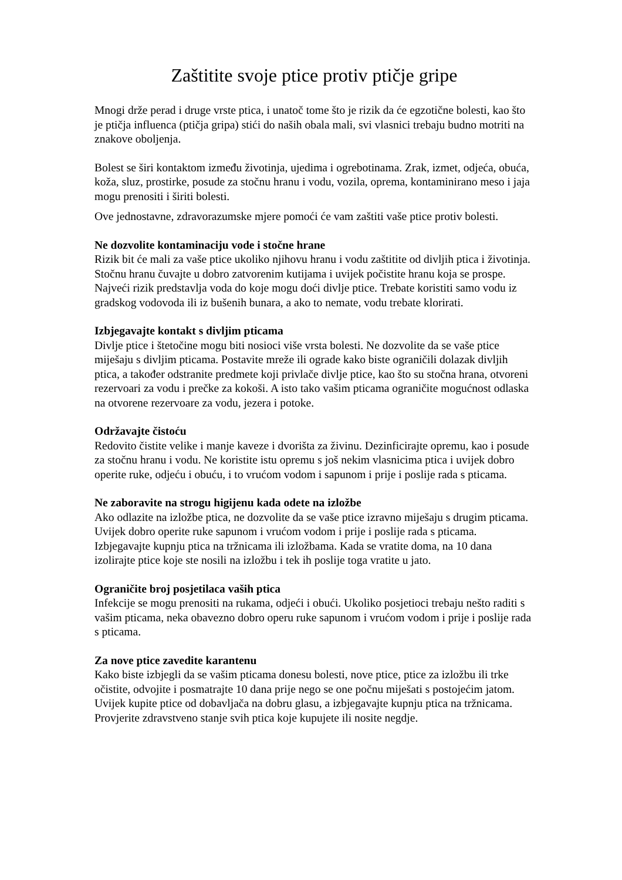Zaštitite svoje ptice protiv ptičje gripe
Mnogi drže perad i druge vrste ptica, i unatoč tome što je rizik da će egzotične bolesti, kao što je ptičja influenca (ptičja gripa) stići do naših obala mali, svi vlasnici trebaju budno motriti na znakove oboljenja.
Bolest se širi kontaktom između životinja, ujedima i ogrebotinama. Zrak, izmet, odjeća, obuća, koža, sluz, prostirke, posude za stočnu hranu i vodu, vozila, oprema, kontaminirano meso i jaja mogu prenositi i širiti bolesti.
Ove jednostavne, zdravorazumske mjere pomoći će vam zaštiti vaše ptice protiv bolesti.
Ne dozvolite kontaminaciju vode i stočne hrane
Rizik bit će mali za vaše ptice ukoliko njihovu hranu i vodu zaštitite od divljih ptica i životinja. Stočnu hranu čuvajte u dobro zatvorenim kutijama i uvijek počistite hranu koja se prospe. Najveći rizik predstavlja voda do koje mogu doći divlje ptice. Trebate koristiti samo vodu iz gradskog vodovoda ili iz bušenih bunara, a ako to nemate, vodu trebate klorirati.
Izbjegavajte kontakt s divljim pticama
Divlje ptice i štetočine mogu biti nosioci više vrsta bolesti. Ne dozvolite da se vaše ptice miješaju s divljim pticama. Postavite mreže ili ograde kako biste ograničili dolazak divljih ptica, a također odstranite predmete koji privlače divlje ptice, kao što su stočna hrana, otvoreni rezervoari za vodu i prečke za kokoši. A isto tako vašim pticama ograničite mogućnost odlaska na otvorene rezervoare za vodu, jezera i potoke.
Održavajte čistoću
Redovito čistite velike i manje kaveze i dvorišta za živinu. Dezinficirajte opremu, kao i posude za stočnu hranu i vodu. Ne koristite istu opremu s još nekim vlasnicima ptica i uvijek dobro operite ruke, odjeću i obuću, i to vrućom vodom i sapunom i prije i poslije rada s pticama.
Ne zaboravite na strogu higijenu kada odete na izložbe
Ako odlazite na izložbe ptica, ne dozvolite da se vaše ptice izravno miješaju s drugim pticama. Uvijek dobro operite ruke sapunom i vrućom vodom i prije i poslije rada s pticama. Izbjegavajte kupnju ptica na tržnicama ili izložbama. Kada se vratite doma, na 10 dana izolirajte ptice koje ste nosili na izložbu i tek ih poslije toga vratite u jato.
Ograničite broj posjetilaca vaših ptica
Infekcije se mogu prenositi na rukama, odjeći i obući. Ukoliko posjetioci trebaju nešto raditi s vašim pticama, neka obavezno dobro operu ruke sapunom i vrućom vodom i prije i poslije rada s pticama.
Za nove ptice zavedite karantenu
Kako biste izbjegli da se vašim pticama donesu bolesti, nove ptice, ptice za izložbu ili trke očistite, odvojite i posmatrajte 10 dana prije nego se one počnu miješati s postojećim jatom. Uvijek kupite ptice od dobavljača na dobru glasu, a izbjegavajte kupnju ptica na tržnicama. Provjerite zdravstveno stanje svih ptica koje kupujete ili nosite negdje.